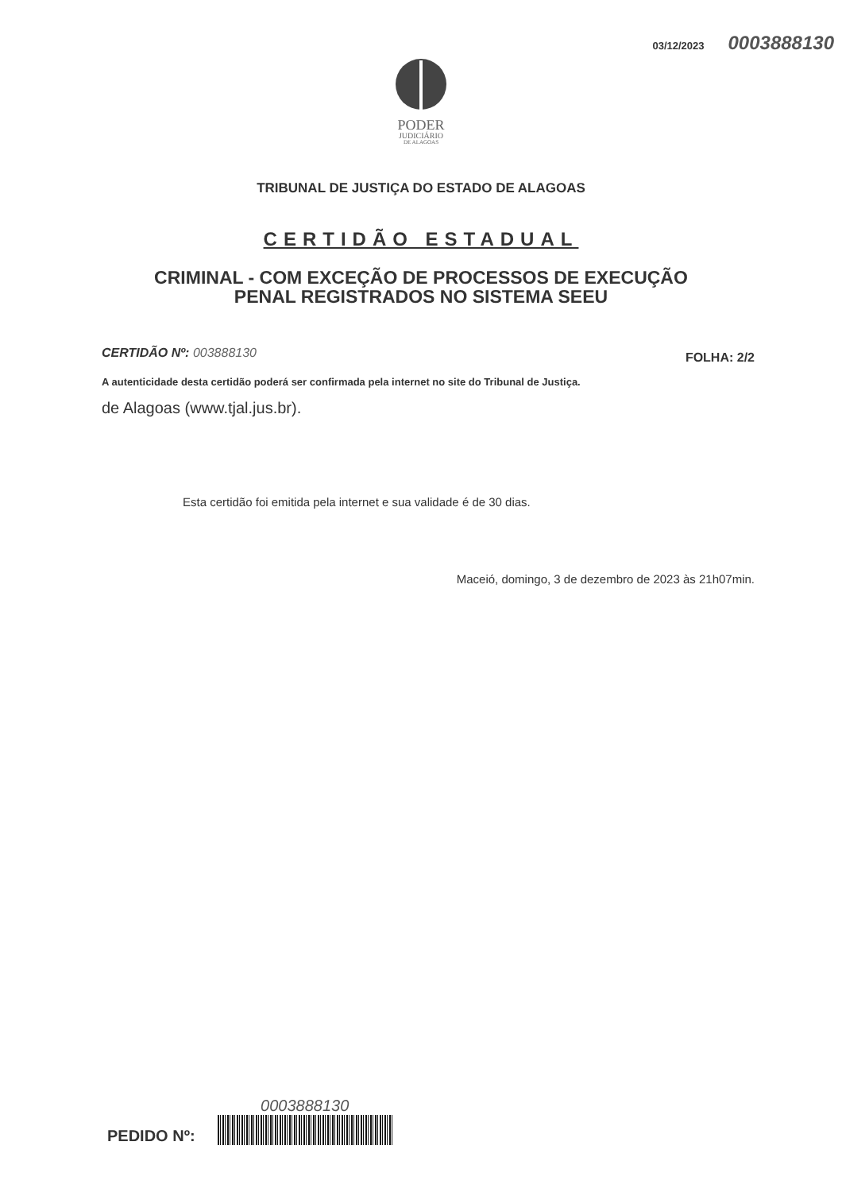03/12/2023 0003888130
PODER
JUDICIÁRIO
DE ALAGOAS
TRIBUNAL DE JUSTIÇA DO ESTADO DE ALAGOAS
CERTIDÃO ESTADUAL
CRIMINAL - COM EXCEÇÃO DE PROCESSOS DE EXECUÇÃO
PENAL REGISTRADOS NO SISTEMA SEEU
CERTIDÃO Nº: 003888130
FOLHA: 2/2
A autenticidade desta certidão poderá ser confirmada pela internet no site do Tribunal de Justiça.
de Alagoas (www.tjal.jus.br).
Esta certidão foi emitida pela internet e sua validade é de 30 dias.
Maceió, domingo, 3 de dezembro de 2023 às 21h07min.
PEDIDO Nº:
0003888130